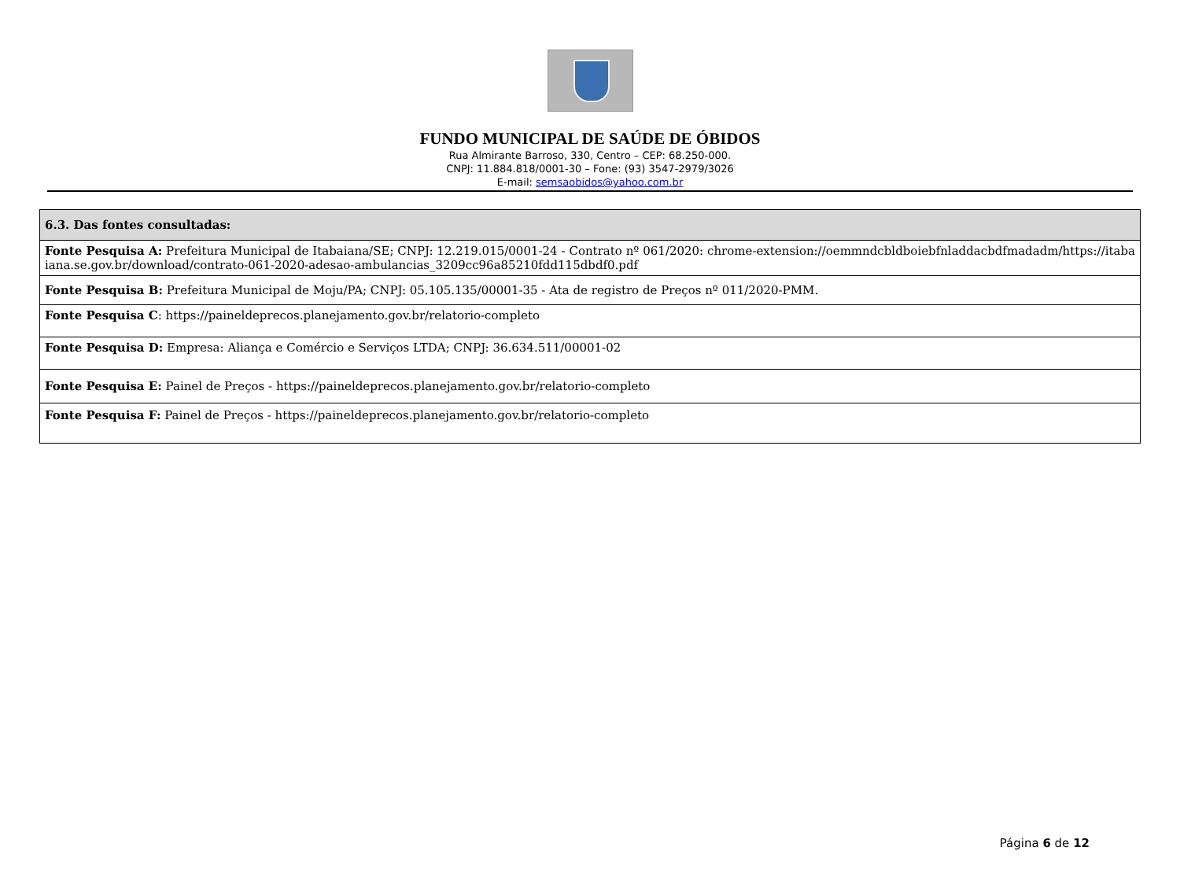FUNDO MUNICIPAL DE SAÚDE DE ÓBIDOS
Rua Almirante Barroso, 330, Centro – CEP: 68.250-000.
CNPJ: 11.884.818/0001-30 – Fone: (93) 3547-2979/3026
E-mail: semsaobidos@yahoo.com.br
| 6.3. Das fontes consultadas: |
| --- |
| Fonte Pesquisa A: Prefeitura Municipal de Itabaiana/SE; CNPJ: 12.219.015/0001-24 - Contrato nº 061/2020: chrome-extension://oemmndcbldboiebfnladdacbdfmadadm/https://itabaiana.se.gov.br/download/contrato-061-2020-adesao-ambulancias_3209cc96a85210fdd115dbdf0.pdf |
| Fonte Pesquisa B: Prefeitura Municipal de Moju/PA; CNPJ: 05.105.135/00001-35 - Ata de registro de Preços nº 011/2020-PMM. |
| Fonte Pesquisa C : https://paineldeprecos.planejamento.gov.br/relatorio-completo |
| Fonte Pesquisa D: Empresa: Aliança e Comércio e Serviços LTDA; CNPJ: 36.634.511/00001-02 |
| Fonte Pesquisa E: Painel de Preços - https://paineldeprecos.planejamento.gov.br/relatorio-completo |
| Fonte Pesquisa F: Painel de Preços - https://paineldeprecos.planejamento.gov.br/relatorio-completo |
Página 6 de 12